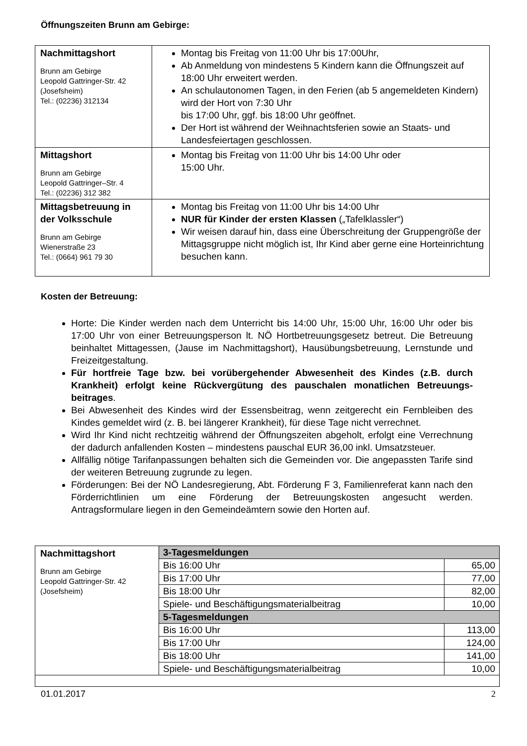Öffnungszeiten Brunn am Gebirge:
| Nachmittagshort Brunn am Gebirge Leopold Gattringer-Str. 42 (Josefsheim) Tel.: (02236) 312134 | Montag bis Freitag von 11:00 Uhr bis 17:00Uhr, Ab Anmeldung von mindestens 5 Kindern kann die Öffnungszeit auf 18:00 Uhr erweitert werden. An schulautonomen Tagen, in den Ferien (ab 5 angemeldeten Kindern) wird der Hort von 7:30 Uhr bis 17:00 Uhr, ggf. bis 18:00 Uhr geöffnet. Der Hort ist während der Weihnachtsferien sowie an Staats- und Landesfeiertagen geschlossen. |
| Mittagshort Brunn am Gebirge Leopold Gattringer–Str. 4 Tel.: (02236) 312 382 | Montag bis Freitag von 11:00 Uhr bis 14:00 Uhr oder 15:00 Uhr. |
| Mittagsbetreuung in der Volksschule Brunn am Gebirge Wienerstraße 23 Tel.: (0664) 961 79 30 | Montag bis Freitag von 11:00 Uhr bis 14:00 Uhr NUR für Kinder der ersten Klassen („Tafelklassler“) Wir weisen darauf hin, dass eine Überschreitung der Gruppengröße der Mittagsgruppe nicht möglich ist, Ihr Kind aber gerne eine Horteinrichtung besuchen kann. |
Kosten der Betreuung:
Horte: Die Kinder werden nach dem Unterricht bis 14:00 Uhr, 15:00 Uhr, 16:00 Uhr oder bis 17:00 Uhr von einer Betreuungsperson lt. NÖ Hortbetreuungsgesetz betreut. Die Betreuung beinhaltet Mittagessen, (Jause im Nachmittagshort), Hausübungsbetreuung, Lernstunde und Freizeitgestaltung.
Für hortfreie Tage bzw. bei vorübergehender Abwesenheit des Kindes (z.B. durch Krankheit) erfolgt keine Rückvergütung des pauschalen monatlichen Betreuungs-beitrages.
Bei Abwesenheit des Kindes wird der Essensbeitrag, wenn zeitgerecht ein Fernbleiben des Kindes gemeldet wird (z. B. bei längerer Krankheit), für diese Tage nicht verrechnet.
Wird Ihr Kind nicht rechtzeitig während der Öffnungszeiten abgeholt, erfolgt eine Verrechnung der dadurch anfallenden Kosten – mindestens pauschal EUR 36,00 inkl. Umsatzsteuer.
Allfällig nötige Tarifanpassungen behalten sich die Gemeinden vor. Die angepassten Tarife sind der weiteren Betreuung zugrunde zu legen.
Förderungen: Bei der NÖ Landesregierung, Abt. Förderung F 3, Familienreferat kann nach den Förderrichtlinien um eine Förderung der Betreuungskosten angesucht werden. Antragsformulare liegen in den Gemeindeämtern sowie den Horten auf.
| Nachmittagshort Brunn am Gebirge Leopold Gattringer-Str. 42 (Josefsheim) | 3-Tagesmeldungen | |
| | Bis 16:00 Uhr | 65,00 |
| | Bis 17:00 Uhr | 77,00 |
| | Bis 18:00 Uhr | 82,00 |
| | Spiele- und Beschäftigungsmaterialbeitrag | 10,00 |
| | 5-Tagesmeldungen | |
| | Bis 16:00 Uhr | 113,00 |
| | Bis 17:00 Uhr | 124,00 |
| | Bis 18:00 Uhr | 141,00 |
| | Spiele- und Beschäftigungsmaterialbeitrag | 10,00 |
01.01.2017 2